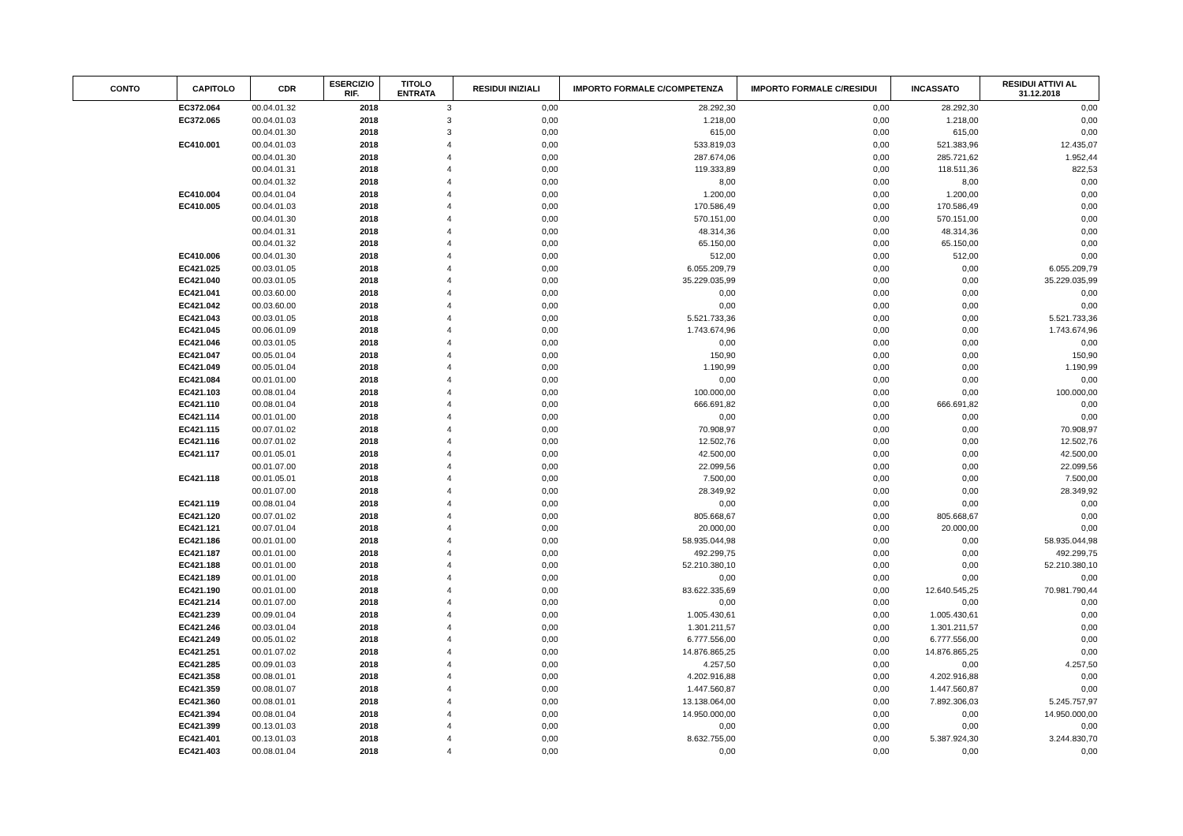| CONTO | CAPITOLO | CDR | ESERCIZIO RIF. | TITOLO ENTRATA | RESIDUI INIZIALI | IMPORTO FORMALE C/COMPETENZA | IMPORTO FORMALE C/RESIDUI | INCASSATO | RESIDUI ATTIVI AL 31.12.2018 |
| --- | --- | --- | --- | --- | --- | --- | --- | --- | --- |
| | EC372.064 | 00.04.01.32 | 2018 | 3 | 0,00 | 28.292,30 | 0,00 | 28.292,30 | 0,00 |
| | EC372.065 | 00.04.01.03 | 2018 | 3 | 0,00 | 1.218,00 | 0,00 | 1.218,00 | 0,00 |
| | | 00.04.01.30 | 2018 | 3 | 0,00 | 615,00 | 0,00 | 615,00 | 0,00 |
| | EC410.001 | 00.04.01.03 | 2018 | 4 | 0,00 | 533.819,03 | 0,00 | 521.383,96 | 12.435,07 |
| | | 00.04.01.30 | 2018 | 4 | 0,00 | 287.674,06 | 0,00 | 285.721,62 | 1.952,44 |
| | | 00.04.01.31 | 2018 | 4 | 0,00 | 119.333,89 | 0,00 | 118.511,36 | 822,53 |
| | | 00.04.01.32 | 2018 | 4 | 0,00 | 8,00 | 0,00 | 8,00 | 0,00 |
| | EC410.004 | 00.04.01.04 | 2018 | 4 | 0,00 | 1.200,00 | 0,00 | 1.200,00 | 0,00 |
| | EC410.005 | 00.04.01.03 | 2018 | 4 | 0,00 | 170.586,49 | 0,00 | 170.586,49 | 0,00 |
| | | 00.04.01.30 | 2018 | 4 | 0,00 | 570.151,00 | 0,00 | 570.151,00 | 0,00 |
| | | 00.04.01.31 | 2018 | 4 | 0,00 | 48.314,36 | 0,00 | 48.314,36 | 0,00 |
| | | 00.04.01.32 | 2018 | 4 | 0,00 | 65.150,00 | 0,00 | 65.150,00 | 0,00 |
| | EC410.006 | 00.04.01.30 | 2018 | 4 | 0,00 | 512,00 | 0,00 | 512,00 | 0,00 |
| | EC421.025 | 00.03.01.05 | 2018 | 4 | 0,00 | 6.055.209,79 | 0,00 | 0,00 | 6.055.209,79 |
| | EC421.040 | 00.03.01.05 | 2018 | 4 | 0,00 | 35.229.035,99 | 0,00 | 0,00 | 35.229.035,99 |
| | EC421.041 | 00.03.60.00 | 2018 | 4 | 0,00 | 0,00 | 0,00 | 0,00 | 0,00 |
| | EC421.042 | 00.03.60.00 | 2018 | 4 | 0,00 | 0,00 | 0,00 | 0,00 | 0,00 |
| | EC421.043 | 00.03.01.05 | 2018 | 4 | 0,00 | 5.521.733,36 | 0,00 | 0,00 | 5.521.733,36 |
| | EC421.045 | 00.06.01.09 | 2018 | 4 | 0,00 | 1.743.674,96 | 0,00 | 0,00 | 1.743.674,96 |
| | EC421.046 | 00.03.01.05 | 2018 | 4 | 0,00 | 0,00 | 0,00 | 0,00 | 0,00 |
| | EC421.047 | 00.05.01.04 | 2018 | 4 | 0,00 | 150,90 | 0,00 | 0,00 | 150,90 |
| | EC421.049 | 00.05.01.04 | 2018 | 4 | 0,00 | 1.190,99 | 0,00 | 0,00 | 1.190,99 |
| | EC421.084 | 00.01.01.00 | 2018 | 4 | 0,00 | 0,00 | 0,00 | 0,00 | 0,00 |
| | EC421.103 | 00.08.01.04 | 2018 | 4 | 0,00 | 100.000,00 | 0,00 | 0,00 | 100.000,00 |
| | EC421.110 | 00.08.01.04 | 2018 | 4 | 0,00 | 666.691,82 | 0,00 | 666.691,82 | 0,00 |
| | EC421.114 | 00.01.01.00 | 2018 | 4 | 0,00 | 0,00 | 0,00 | 0,00 | 0,00 |
| | EC421.115 | 00.07.01.02 | 2018 | 4 | 0,00 | 70.908,97 | 0,00 | 0,00 | 70.908,97 |
| | EC421.116 | 00.07.01.02 | 2018 | 4 | 0,00 | 12.502,76 | 0,00 | 0,00 | 12.502,76 |
| | EC421.117 | 00.01.05.01 | 2018 | 4 | 0,00 | 42.500,00 | 0,00 | 0,00 | 42.500,00 |
| | | 00.01.07.00 | 2018 | 4 | 0,00 | 22.099,56 | 0,00 | 0,00 | 22.099,56 |
| | EC421.118 | 00.01.05.01 | 2018 | 4 | 0,00 | 7.500,00 | 0,00 | 0,00 | 7.500,00 |
| | | 00.01.07.00 | 2018 | 4 | 0,00 | 28.349,92 | 0,00 | 0,00 | 28.349,92 |
| | EC421.119 | 00.08.01.04 | 2018 | 4 | 0,00 | 0,00 | 0,00 | 0,00 | 0,00 |
| | EC421.120 | 00.07.01.02 | 2018 | 4 | 0,00 | 805.668,67 | 0,00 | 805.668,67 | 0,00 |
| | EC421.121 | 00.07.01.04 | 2018 | 4 | 0,00 | 20.000,00 | 0,00 | 20.000,00 | 0,00 |
| | EC421.186 | 00.01.01.00 | 2018 | 4 | 0,00 | 58.935.044,98 | 0,00 | 0,00 | 58.935.044,98 |
| | EC421.187 | 00.01.01.00 | 2018 | 4 | 0,00 | 492.299,75 | 0,00 | 0,00 | 492.299,75 |
| | EC421.188 | 00.01.01.00 | 2018 | 4 | 0,00 | 52.210.380,10 | 0,00 | 0,00 | 52.210.380,10 |
| | EC421.189 | 00.01.01.00 | 2018 | 4 | 0,00 | 0,00 | 0,00 | 0,00 | 0,00 |
| | EC421.190 | 00.01.01.00 | 2018 | 4 | 0,00 | 83.622.335,69 | 0,00 | 12.640.545,25 | 70.981.790,44 |
| | EC421.214 | 00.01.07.00 | 2018 | 4 | 0,00 | 0,00 | 0,00 | 0,00 | 0,00 |
| | EC421.239 | 00.09.01.04 | 2018 | 4 | 0,00 | 1.005.430,61 | 0,00 | 1.005.430,61 | 0,00 |
| | EC421.246 | 00.03.01.04 | 2018 | 4 | 0,00 | 1.301.211,57 | 0,00 | 1.301.211,57 | 0,00 |
| | EC421.249 | 00.05.01.02 | 2018 | 4 | 0,00 | 6.777.556,00 | 0,00 | 6.777.556,00 | 0,00 |
| | EC421.251 | 00.01.07.02 | 2018 | 4 | 0,00 | 14.876.865,25 | 0,00 | 14.876.865,25 | 0,00 |
| | EC421.285 | 00.09.01.03 | 2018 | 4 | 0,00 | 4.257,50 | 0,00 | 0,00 | 4.257,50 |
| | EC421.358 | 00.08.01.01 | 2018 | 4 | 0,00 | 4.202.916,88 | 0,00 | 4.202.916,88 | 0,00 |
| | EC421.359 | 00.08.01.07 | 2018 | 4 | 0,00 | 1.447.560,87 | 0,00 | 1.447.560,87 | 0,00 |
| | EC421.360 | 00.08.01.01 | 2018 | 4 | 0,00 | 13.138.064,00 | 0,00 | 7.892.306,03 | 5.245.757,97 |
| | EC421.394 | 00.08.01.04 | 2018 | 4 | 0,00 | 14.950.000,00 | 0,00 | 0,00 | 14.950.000,00 |
| | EC421.399 | 00.13.01.03 | 2018 | 4 | 0,00 | 0,00 | 0,00 | 0,00 | 0,00 |
| | EC421.401 | 00.13.01.03 | 2018 | 4 | 0,00 | 8.632.755,00 | 0,00 | 5.387.924,30 | 3.244.830,70 |
| | EC421.403 | 00.08.01.04 | 2018 | 4 | 0,00 | 0,00 | 0,00 | 0,00 | 0,00 |